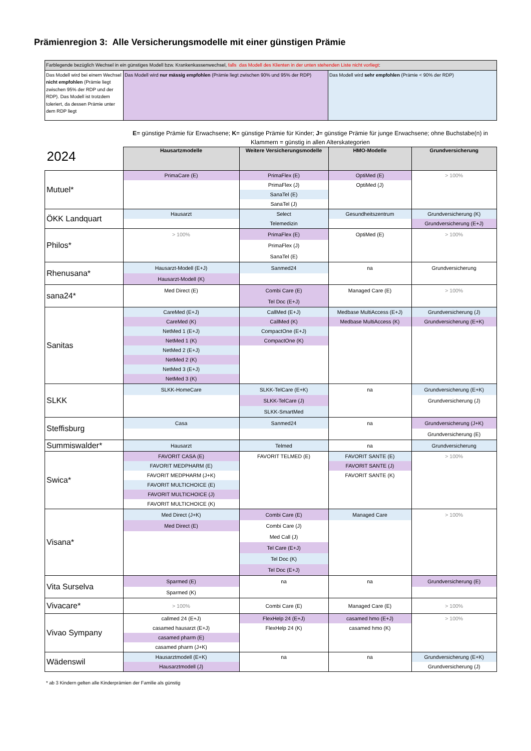Prämienregion 3: Alle Versicherungsmodelle mit einer günstigen Prämie
| Farblegende bezüglich Wechsel in ein günstiges Modell bzw. Krankenkassenwechsel, falls das Modell des Klienten in der unten stehenden Liste nicht vorliegt : | | |
| Das Modell wird bei einem Wechsel nicht empfohlen (Prämie liegt zwischen 95% der RDP und der RDP). Das Modell ist trotzdem toleriert, da dessen Prämie unter dem RDP liegt | Das Modell wird nur mässig empfohlen (Prämie liegt zwischen 90% und 95% der RDP) | Das Modell wird sehr empfohlen (Prämie < 90% der RDP) |
E= günstige Prämie für Erwachsene; K= günstige Prämie für Kinder; J= günstige Prämie für junge Erwachsene; ohne Buchstabe(n) in Klammern = günstig in allen Alterskategorien
| 2024 | Hausartzmodelle | Weitere Versicherungsmodelle | HMO-Modelle | Grundversicherung |
| --- | --- | --- | --- | --- |
| Mutuel* | PrimaCare (E) | PrimaFlex (E) PrimaFlex (J) SanaTel (E) SanaTel (J) | OptiMed (E) OptiMed (J) | > 100% |
| ÖKK Landquart | Hausarzt | Select Telemedizin | Gesundheitszentrum | Grundversicherung (K) Grundversicherung (E+J) |
| Philos* | > 100% | PrimaFlex (E) PrimaFlex (J) SanaTel (E) | OptiMed (E) | > 100% |
| Rhenusana* | Hausarzt-Modell (E+J) Hausarzt-Modell (K) | Sanmed24 | na | Grundversicherung |
| sana24* | Med Direct (E) | Combi Care (E) Tel Doc (E+J) | Managed Care (E) | > 100% |
| Sanitas | CareMed (E+J) CareMed (K) NetMed 1 (E+J) NetMed 1 (K) NetMed 2 (E+J) NetMed 2 (K) NetMed 3 (E+J) NetMed 3 (K) | CallMed (E+J) CallMed (K) CompactOne (E+J) CompactOne (K) | Medbase MultiAccess (E+J) Medbase MultiAccess (K) | Grundversicherung (J) Grundversicherung (E+K) |
| SLKK | SLKK-HomeCare | SLKK-TelCare (E+K) SLKK-TelCare (J) SLKK-SmartMed | na | Grundversicherung (E+K) Grundversicherung (J) |
| Steffisburg | Casa | Sanmed24 | na | Grundversicherung (J+K) Grundversicherung (E) |
| Summiswalder* | Hausarzt | Telmed | na | Grundversicherung |
| Swica* | FAVORIT CASA (E) FAVORIT MEDPHARM (E) FAVORIT MEDPHARM (J+K) FAVORIT MULTICHOICE (E) FAVORIT MULTICHOICE (J) FAVORIT MULTICHOICE (K) | FAVORIT TELMED (E) | FAVORIT SANTE (E) FAVORIT SANTE (J) FAVORIT SANTE (K) | > 100% |
| Visana* | Med Direct (J+K) Med Direct (E) | Combi Care (E) Combi Care (J) Med Call (J) Tel Care (E+J) Tel Doc (K) Tel Doc (E+J) | Managed Care | > 100% |
| Vita Surselva | Sparmed (E) Sparmed (K) | na | na | Grundversicherung (E) |
| Vivacare* | > 100% | Combi Care (E) | Managed Care (E) | > 100% |
| Vivao Sympany | callmed 24 (E+J) casamed hausarzt (E+J) casamed pharm (E) casamed pharm (J+K) | FlexHelp 24 (E+J) FlexHelp 24 (K) | casamed hmo (E+J) casamed hmo (K) | > 100% |
| Wädenswil | Hausarztmodell (E+K) Hausarztmodell (J) | na | na | Grundversicherung (E+K) Grundversicherung (J) |
* ab 3 Kindern gelten alle Kinderprämien der Familie als günstig